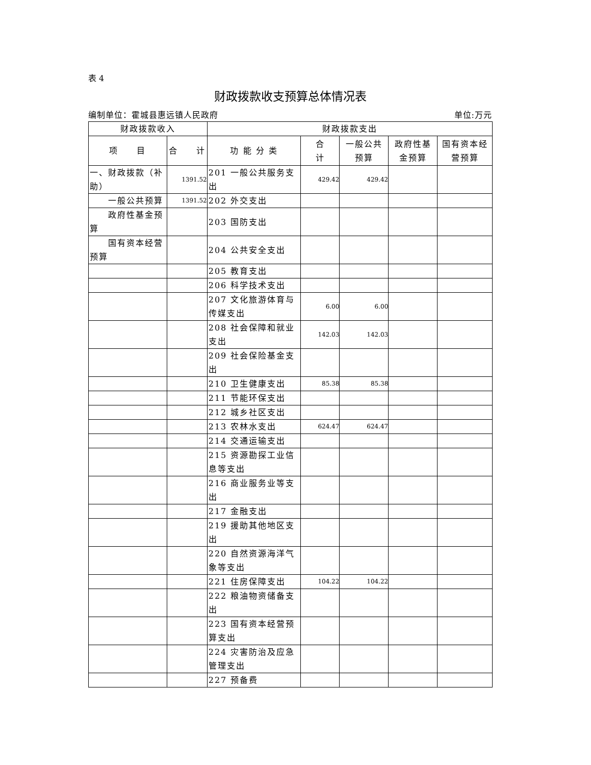表 4
财政拨款收支预算总体情况表
编制单位：霍城县惠远镇人民政府 单位:万元
| 财政拨款收入 | | 财政拨款支出 | | | | |
| --- | --- | --- | --- | --- | --- | --- |
| 项 目 | 合 计 | 功 能 分 类 | 合 计 | 一般公共 预算 | 政府性基 金预算 | 国有资本经 营预算 |
| 一、财政拨款（补助） | 1391.52 | 201 一般公共服务支出 | 429.42 | 429.42 | | |
| 一般公共预算 | 1391.52 | 202 外交支出 | | | | |
| 政府性基金预算 | | 203 国防支出 | | | | |
| 国有资本经营预算 | | 204 公共安全支出 | | | | |
| | | 205 教育支出 | | | | |
| | | 206 科学技术支出 | | | | |
| | | 207 文化旅游体育与传媒支出 | 6.00 | 6.00 | | |
| | | 208 社会保障和就业支出 | 142.03 | 142.03 | | |
| | | 209 社会保险基金支出 | | | | |
| | | 210 卫生健康支出 | 85.38 | 85.38 | | |
| | | 211 节能环保支出 | | | | |
| | | 212 城乡社区支出 | | | | |
| | | 213 农林水支出 | 624.47 | 624.47 | | |
| | | 214 交通运输支出 | | | | |
| | | 215 资源勘探工业信息等支出 | | | | |
| | | 216 商业服务业等支出 | | | | |
| | | 217 金融支出 | | | | |
| | | 219 援助其他地区支出 | | | | |
| | | 220 自然资源海洋气象等支出 | | | | |
| | | 221 住房保障支出 | 104.22 | 104.22 | | |
| | | 222 粮油物资储备支出 | | | | |
| | | 223 国有资本经营预算支出 | | | | |
| | | 224 灾害防治及应急管理支出 | | | | |
| | | 227 预备费 | | | | |